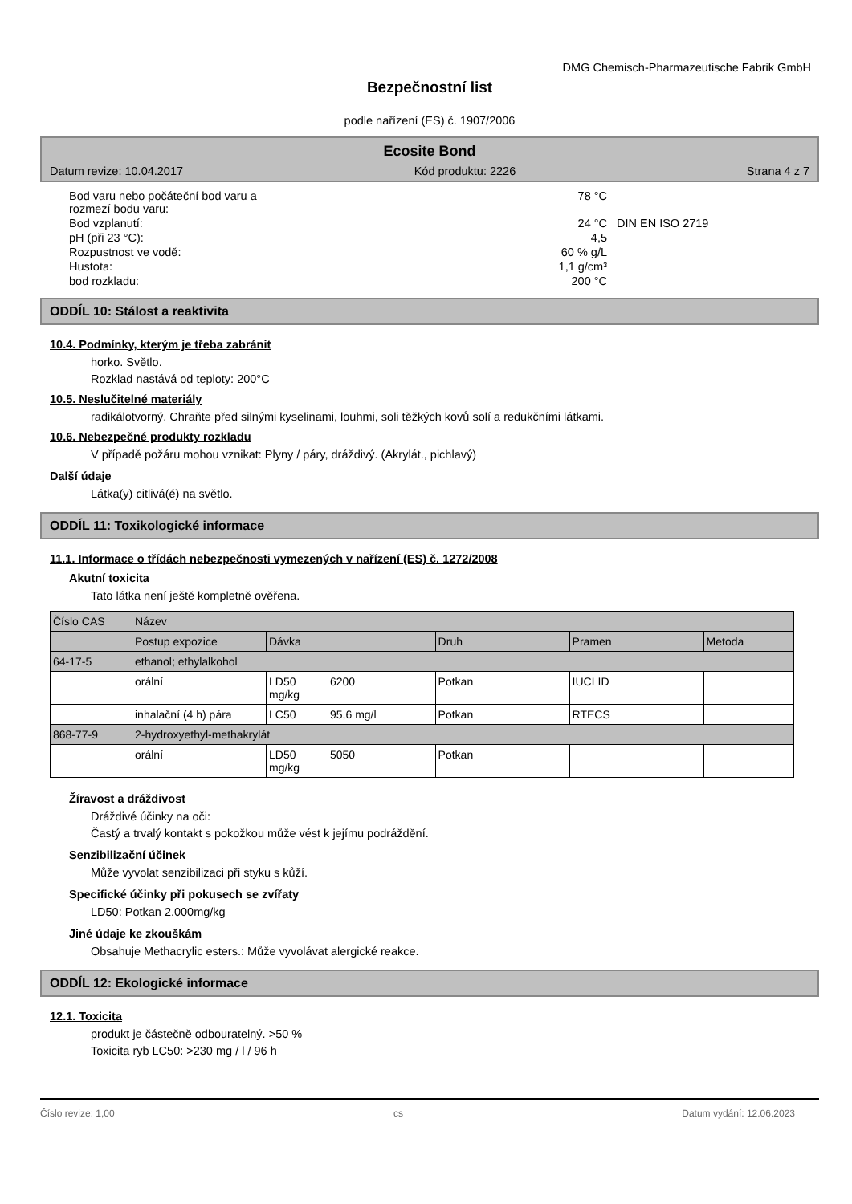DMG Chemisch-Pharmazeutische Fabrik GmbH
Bezpečnostní list
podle nařízení (ES) č. 1907/2006
Ecosite Bond
Datum revize: 10.04.2017 Kód produktu: 2226 Strana 4 z 7
| Bod varu nebo počáteční bod varu a rozmezí bodu varu: | 78 °C | |
| Bod vzplanutí: | 24 °C | DIN EN ISO 2719 |
| pH (při 23 °C): | 4,5 | |
| Rozpustnost ve vodě: | 60 % g/L | |
| Hustota: | 1,1 g/cm³ | |
| bod rozkladu: | 200 °C | |
ODDÍL 10: Stálost a reaktivita
10.4. Podmínky, kterým je třeba zabránit
horko. Světlo.
Rozklad nastává od teploty: 200°C
10.5. Neslučitelné materiály
radikálotvorný. Chraňte před silnými kyselinami, louhmi, soli těžkých kovů solí a redukčními látkami.
10.6. Nebezpečné produkty rozkladu
V případě požáru mohou vznikat: Plyny / páry, dráždivý. (Akrylát., pichlavý)
Další údaje
Látka(y) citlivá(é) na světlo.
ODDÍL 11: Toxikologické informace
11.1. Informace o třídách nebezpečnosti vymezených v nařízení (ES) č. 1272/2008
Akutní toxicita
Tato látka není ještě kompletně ověřena.
| Číslo CAS | Název | | | | | |
| --- | --- | --- | --- | --- | --- | --- |
| | Postup expozice | Dávka | | Druh | Pramen | Metoda |
| 64-17-5 | ethanol; ethylalkohol | | | | | |
| | orální | LD50 mg/kg | 6200 | Potkan | IUCLID | |
| | inhalační (4 h) pára | LC50 | 95,6 mg/l | Potkan | RTECS | |
| 868-77-9 | 2-hydroxyethyl-methakrylát | | | | | |
| | orální | LD50 mg/kg | 5050 | Potkan | | |
Žíravost a dráždivost
Dráždivé účinky na oči:
Častý a trvalý kontakt s pokožkou může vést k jejímu podráždění.
Senzibilizační účinek
Může vyvolat senzibilizaci při styku s kůží.
Specifické účinky při pokusech se zvířaty
LD50: Potkan 2.000mg/kg
Jiné údaje ke zkouškám
Obsahuje Methacrylic esters.: Může vyvolávat alergické reakce.
ODDÍL 12: Ekologické informace
12.1. Toxicita
produkt je částečně odbouratelný. >50 %
Toxicita ryb LC50: >230 mg / l / 96 h
Číslo revize: 1,00 cs Datum vydání: 12.06.2023